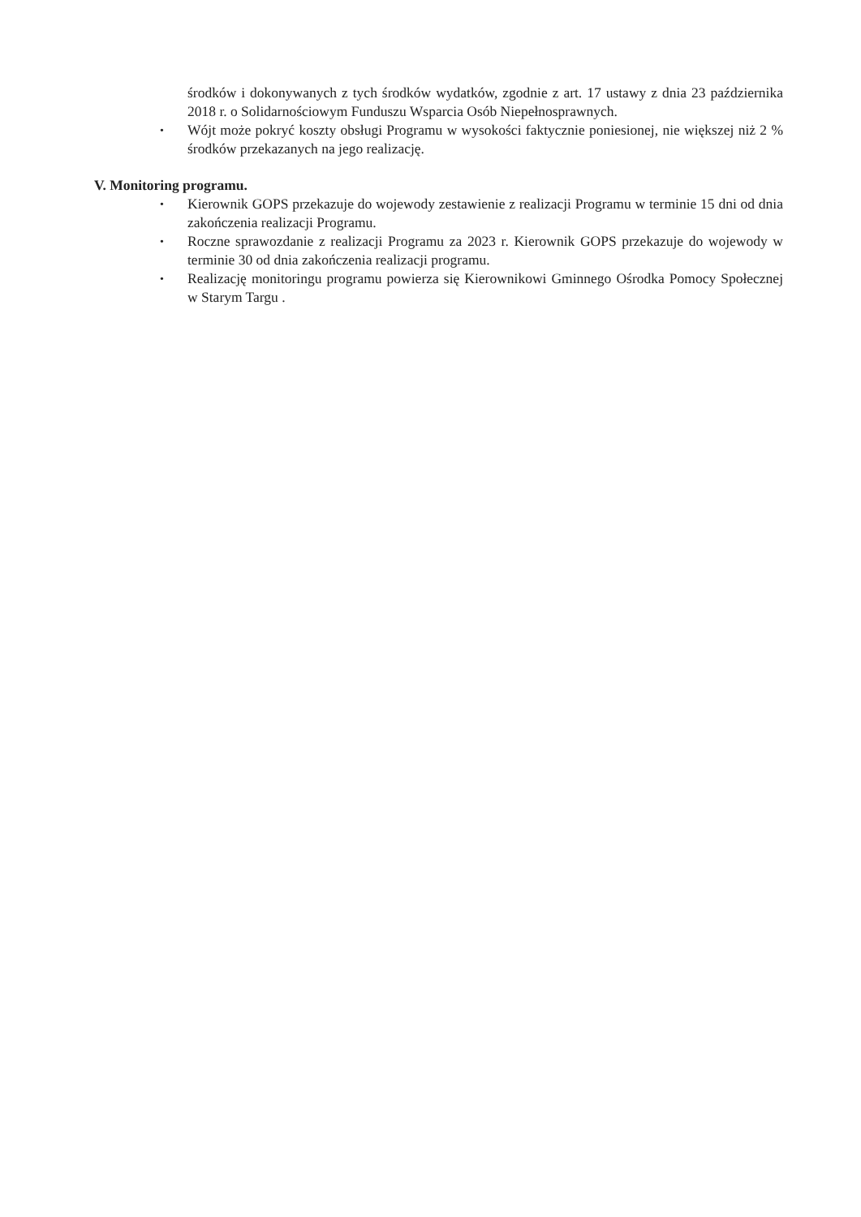środków i dokonywanych z tych środków wydatków, zgodnie z art. 17 ustawy z dnia 23 października 2018 r. o Solidarnościowym Funduszu Wsparcia Osób Niepełnosprawnych.
• Wójt może pokryć koszty obsługi Programu w wysokości faktycznie poniesionej, nie większej niż 2 % środków przekazanych na jego realizację.
V. Monitoring programu.
• Kierownik GOPS przekazuje do wojewody zestawienie z realizacji Programu w terminie 15 dni od dnia zakończenia realizacji Programu.
• Roczne sprawozdanie z realizacji Programu za 2023 r. Kierownik GOPS przekazuje do wojewody w terminie 30 od dnia zakończenia realizacji programu.
• Realizację monitoringu programu powierza się Kierownikowi Gminnego Ośrodka Pomocy Społecznej w Starym Targu .